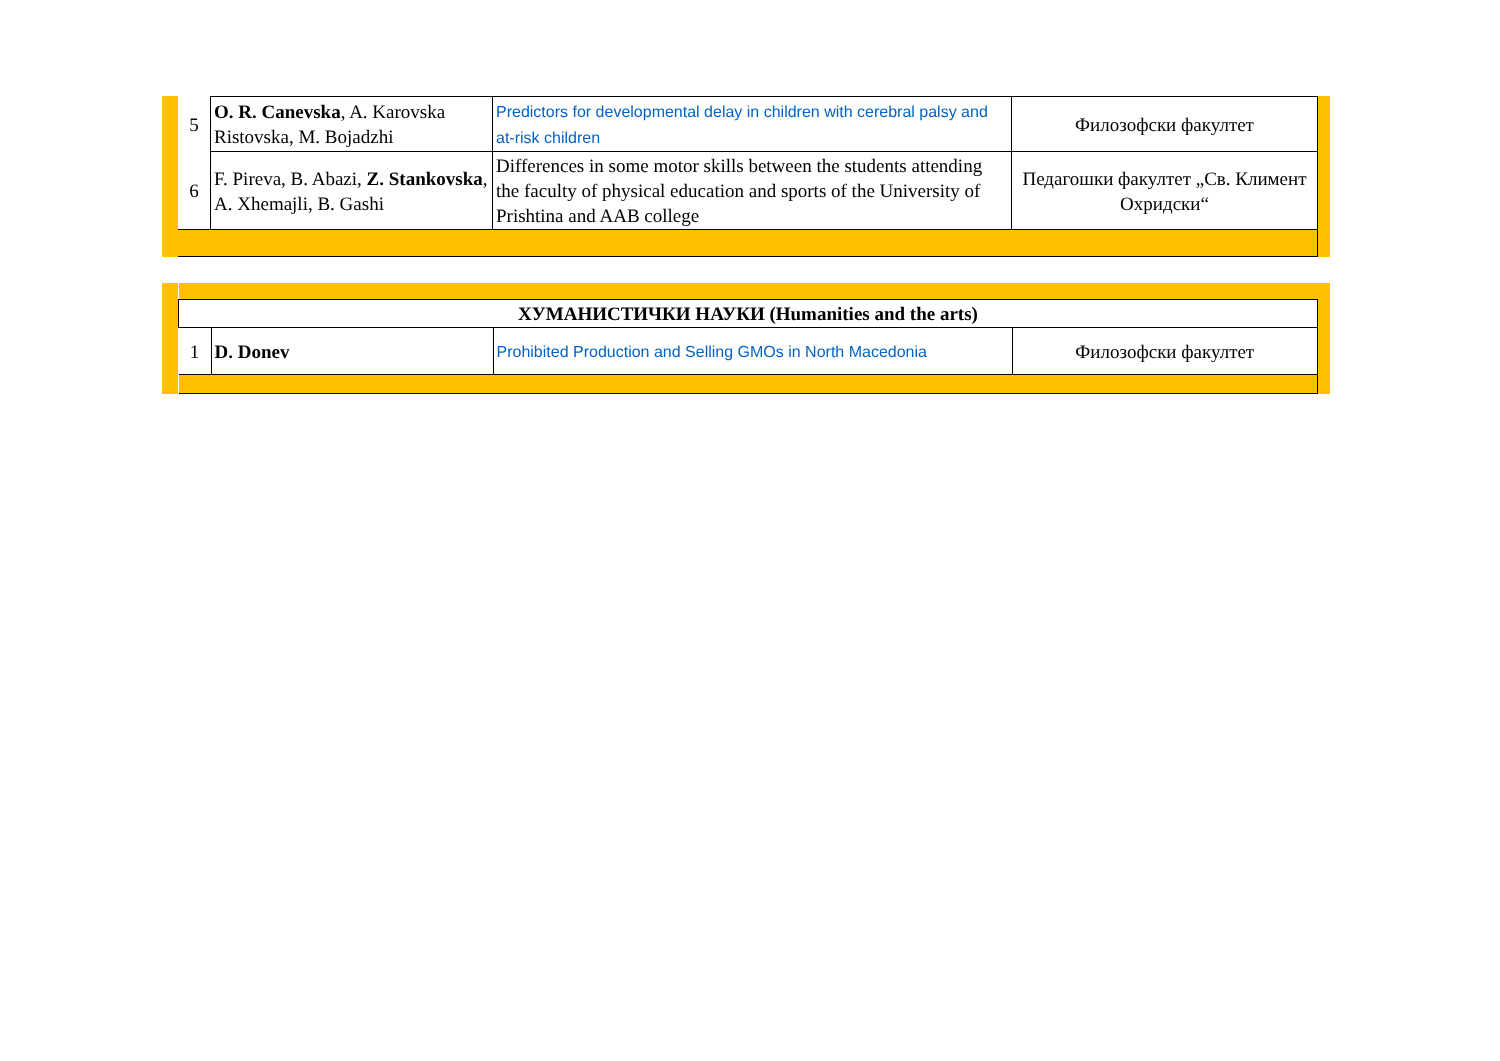| 5 | O. R. Canevska , A. Karovska Ristovska, M. Bojadzhi | Predictors for developmental delay in children with cerebral palsy and at-risk children | Филозофски факултет |
| 6 | F. Pireva, B. Abazi, Z. Stankovska , A. Xhemajli, B. Gashi | Differences in some motor skills between the students attending the faculty of physical education and sports of the University of Prishtina and AAB college | Педагошки факултет „Св. Климент Охридски“ |
| ХУМАНИСТИЧКИ НАУКИ (Humanities and the arts) | | | |
| 1 | D. Donev | Prohibited Production and Selling GMOs in North Macedonia | Филозофски факултет |